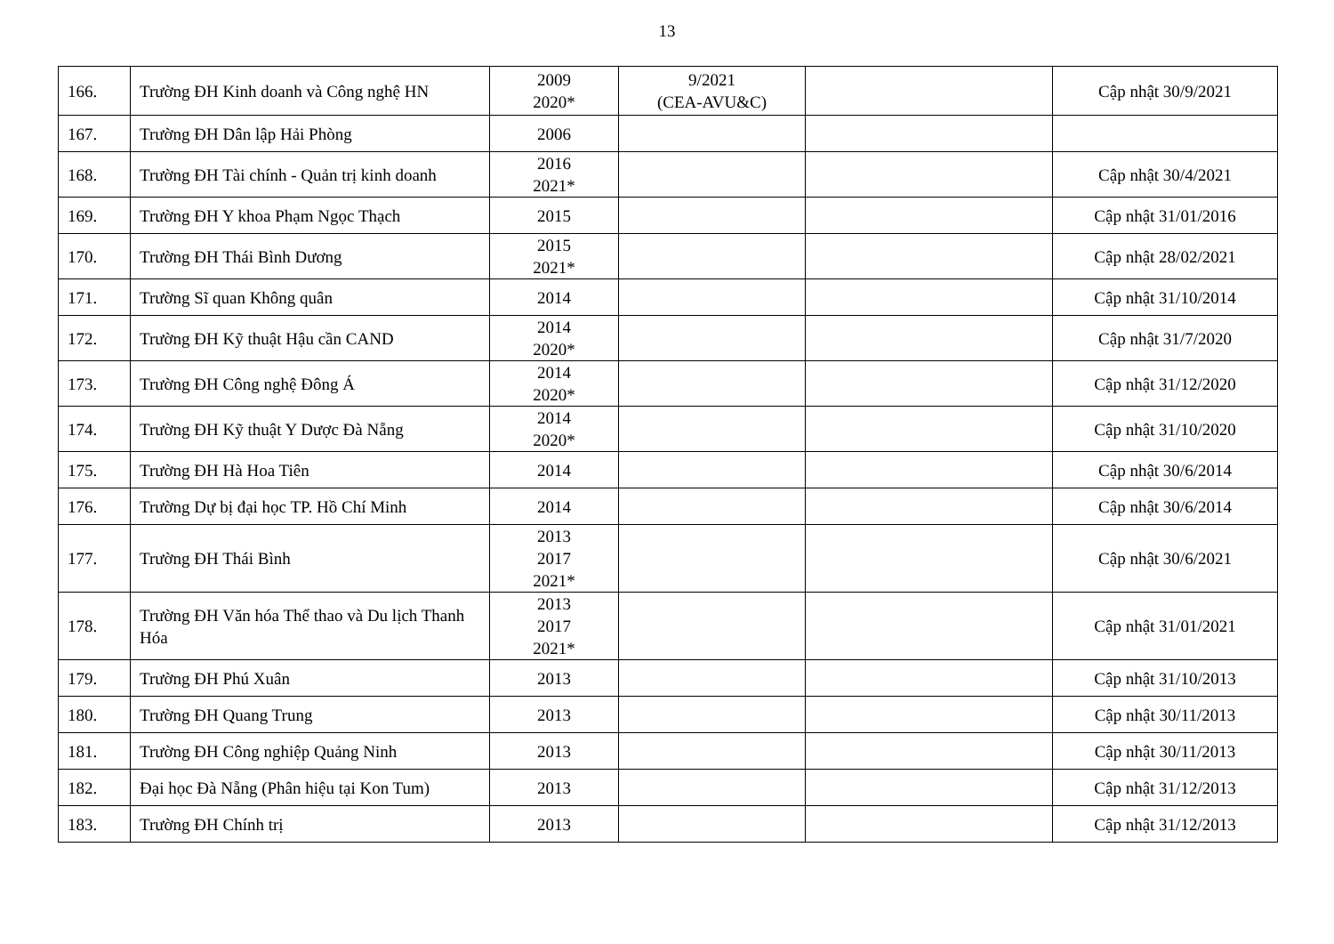13
| 166. | Trường ĐH Kinh doanh và Công nghệ HN | 2009 2020* | 9/2021 (CEA-AVU&C) | | Cập nhật 30/9/2021 |
| 167. | Trường ĐH Dân lập Hải Phòng | 2006 | | | |
| 168. | Trường ĐH Tài chính - Quản trị kinh doanh | 2016 2021* | | | Cập nhật 30/4/2021 |
| 169. | Trường ĐH Y khoa Phạm Ngọc Thạch | 2015 | | | Cập nhật 31/01/2016 |
| 170. | Trường ĐH Thái Bình Dương | 2015 2021* | | | Cập nhật 28/02/2021 |
| 171. | Trường Sĩ quan Không quân | 2014 | | | Cập nhật 31/10/2014 |
| 172. | Trường ĐH Kỹ thuật Hậu cần CAND | 2014 2020* | | | Cập nhật 31/7/2020 |
| 173. | Trường ĐH Công nghệ Đông Á | 2014 2020* | | | Cập nhật 31/12/2020 |
| 174. | Trường ĐH Kỹ thuật Y Dược Đà Nẵng | 2014 2020* | | | Cập nhật 31/10/2020 |
| 175. | Trường ĐH Hà Hoa Tiên | 2014 | | | Cập nhật 30/6/2014 |
| 176. | Trường Dự bị đại học TP. Hồ Chí Minh | 2014 | | | Cập nhật 30/6/2014 |
| 177. | Trường ĐH Thái Bình | 2013 2017 2021* | | | Cập nhật 30/6/2021 |
| 178. | Trường ĐH Văn hóa Thể thao và Du lịch Thanh Hóa | 2013 2017 2021* | | | Cập nhật 31/01/2021 |
| 179. | Trường ĐH Phú Xuân | 2013 | | | Cập nhật 31/10/2013 |
| 180. | Trường ĐH Quang Trung | 2013 | | | Cập nhật 30/11/2013 |
| 181. | Trường ĐH Công nghiệp Quảng Ninh | 2013 | | | Cập nhật 30/11/2013 |
| 182. | Đại học Đà Nẵng (Phân hiệu tại Kon Tum) | 2013 | | | Cập nhật 31/12/2013 |
| 183. | Trường ĐH Chính trị | 2013 | | | Cập nhật 31/12/2013 |